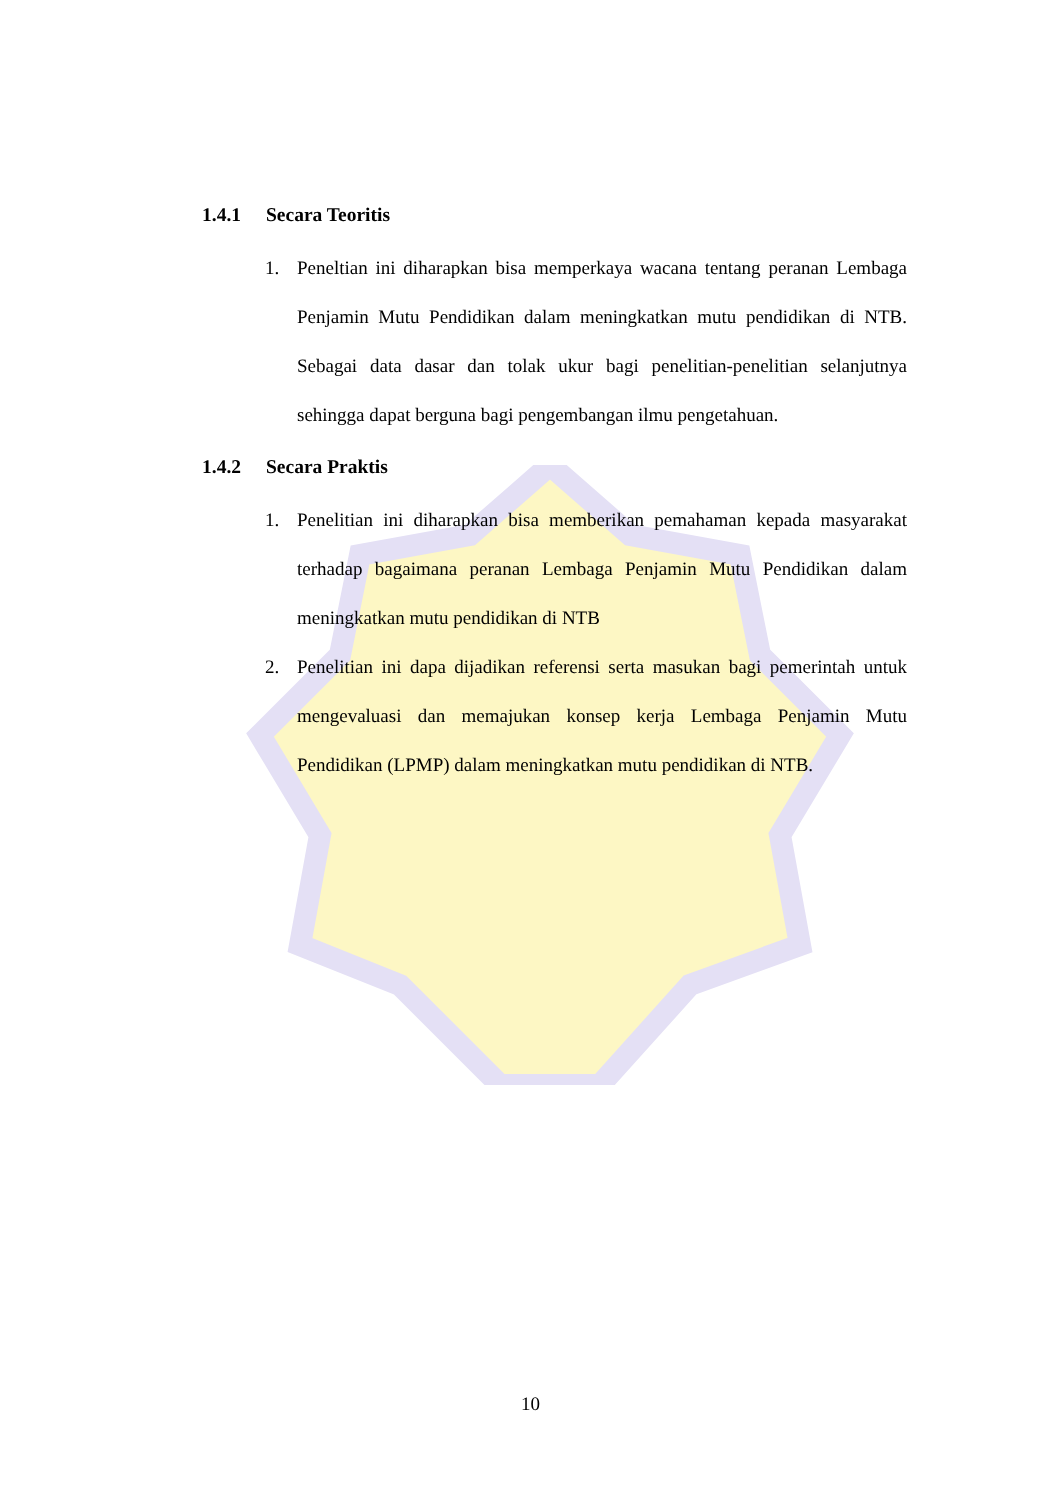1.4.1 Secara Teoritis
1. Peneltian ini diharapkan bisa memperkaya wacana tentang peranan Lembaga Penjamin Mutu Pendidikan dalam meningkatkan mutu pendidikan di NTB. Sebagai data dasar dan tolak ukur bagi penelitian-penelitian selanjutnya sehingga dapat berguna bagi pengembangan ilmu pengetahuan.
1.4.2 Secara Praktis
1. Penelitian ini diharapkan bisa memberikan pemahaman kepada masyarakat terhadap bagaimana peranan Lembaga Penjamin Mutu Pendidikan dalam meningkatkan mutu pendidikan di NTB
2. Penelitian ini dapa dijadikan referensi serta masukan bagi pemerintah untuk mengevaluasi dan memajukan konsep kerja Lembaga Penjamin Mutu Pendidikan (LPMP) dalam meningkatkan mutu pendidikan di NTB.
10